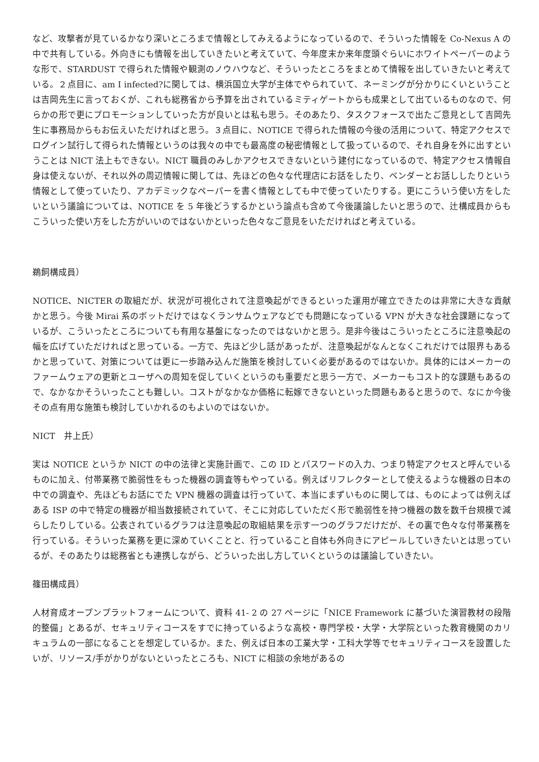など、攻撃者が見ているかなり深いところまで情報としてみえるようになっているので、そういった情報を Co-Nexus A の中で共有している。外向きにも情報を出していきたいと考えていて、今年度末か来年度頭ぐらいにホワイトペーパーのような形で、STARDUST で得られた情報や観測のノウハウなど、そういったところをまとめて情報を出していきたいと考えている。２点目に、am I infected?に関しては、横浜国立大学が主体でやられていて、ネーミングが分かりにくいということは吉岡先生に言っておくが、これも総務省から予算を出されているミティゲートからも成果として出ているものなので、何らかの形で更にプロモーションしていった方が良いとは私も思う。そのあたり、タスクフォースで出たご意見として吉岡先生に事務局からもお伝えいただければと思う。３点目に、NOTICE で得られた情報の今後の活用について、特定アクセスでログイン試行して得られた情報というのは我々の中でも最高度の秘密情報として扱っているので、それ自身を外に出すということは NICT 法上もできない。NICT 職員のみしかアクセスできないという建付になっているので、特定アクセス情報自身は使えないが、それ以外の周辺情報に関しては、先ほどの色々な代理店にお話をしたり、ベンダーとお話ししたりという情報として使っていたり、アカデミックなペーパーを書く情報としても中で使っていたりする。更にこういう使い方をしたいという議論については、NOTICE を 5 年後どうするかという論点も含めて今後議論したいと思うので、辻構成員からもこういった使い方をした方がいいのではないかといった色々なご意見をいただければと考えている。
鵜飼構成員）
NOTICE、NICTER の取組だが、状況が可視化されて注意喚起ができるといった運用が確立できたのは非常に大きな貢献かと思う。今後 Mirai 系のボットだけではなくランサムウェアなどでも問題になっている VPN が大きな社会課題になっているが、こういったところについても有用な基盤になったのではないかと思う。是非今後はこういったところに注意喚起の幅を広げていただければと思っている。一方で、先ほど少し話があったが、注意喚起がなんとなくこれだけでは限界もあるかと思っていて、対策については更に一歩踏み込んだ施策を検討していく必要があるのではないか。具体的にはメーカーのファームウェアの更新とユーザへの周知を促していくというのも重要だと思う一方で、メーカーもコスト的な課題もあるので、なかなかそういったことも難しい。コストがなかなか価格に転嫁できないといった問題もあると思うので、なにか今後その点有用な施策も検討していかれるのもよいのではないか。
NICT　井上氏）
実は NOTICE というか NICT の中の法律と実施計画で、この ID とパスワードの入力、つまり特定アクセスと呼んでいるものに加え、付帯業務で脆弱性をもった機器の調査等もやっている。例えばリフレクターとして使えるような機器の日本の中での調査や、先ほどもお話にでた VPN 機器の調査は行っていて、本当にまずいものに関しては、ものによっては例えばある ISP の中で特定の機器が相当数接続されていて、そこに対応していただく形で脆弱性を持つ機器の数を数千台規模で減らしたりしている。公表されているグラフは注意喚起の取組結果を示す一つのグラフだけだが、その裏で色々な付帯業務を行っている。そういった業務を更に深めていくことと、行っていること自体も外向きにアピールしていきたいとは思っているが、そのあたりは総務省とも連携しながら、どういった出し方していくというのは議論していきたい。
篠田構成員）
人材育成オープンプラットフォームについて、資料 41- 2 の 27 ページに「NICE Framework に基づいた演習教材の段階的整備」とあるが、セキュリティコースをすでに持っているような高校・専門学校・大学・大学院といった教育機関のカリキュラムの一部になることを想定しているか。また、例えば日本の工業大学・工科大学等でセキュリティコースを設置したいが、リソース/手がかりがないといったところも、NICT に相談の余地があるの